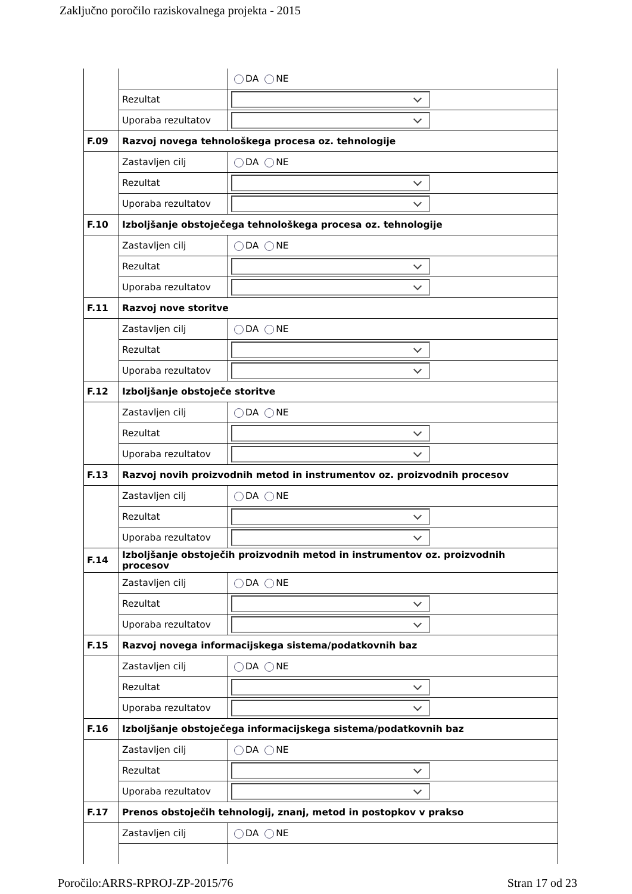Zaključno poročilo raziskovalnega projekta - 2015
| | | DA NE |
| | Rezultat | |
| | Uporaba rezultatov | |
| F.09 | Razvoj novega tehnološkega procesa oz. tehnologije | |
| | Zastavljen cilj | DA NE |
| | Rezultat | |
| | Uporaba rezultatov | |
| F.10 | Izboljšanje obstoječega tehnološkega procesa oz. tehnologije | |
| | Zastavljen cilj | DA NE |
| | Rezultat | |
| | Uporaba rezultatov | |
| F.11 | Razvoj nove storitve | |
| | Zastavljen cilj | DA NE |
| | Rezultat | |
| | Uporaba rezultatov | |
| F.12 | Izboljšanje obstoječe storitve | |
| | Zastavljen cilj | DA NE |
| | Rezultat | |
| | Uporaba rezultatov | |
| F.13 | Razvoj novih proizvodnih metod in instrumentov oz. proizvodnih procesov | |
| | Zastavljen cilj | DA NE |
| | Rezultat | |
| | Uporaba rezultatov | |
| F.14 | Izboljšanje obstoječih proizvodnih metod in instrumentov oz. proizvodnih procesov | |
| | Zastavljen cilj | DA NE |
| | Rezultat | |
| | Uporaba rezultatov | |
| F.15 | Razvoj novega informacijskega sistema/podatkovnih baz | |
| | Zastavljen cilj | DA NE |
| | Rezultat | |
| | Uporaba rezultatov | |
| F.16 | Izboljšanje obstoječega informacijskega sistema/podatkovnih baz | |
| | Zastavljen cilj | DA NE |
| | Rezultat | |
| | Uporaba rezultatov | |
| F.17 | Prenos obstoječih tehnologij, znanj, metod in postopkov v prakso | |
| | Zastavljen cilj | DA NE |
Poročilo:ARRS-RPROJ-ZP-2015/76 Stran 17 od 23